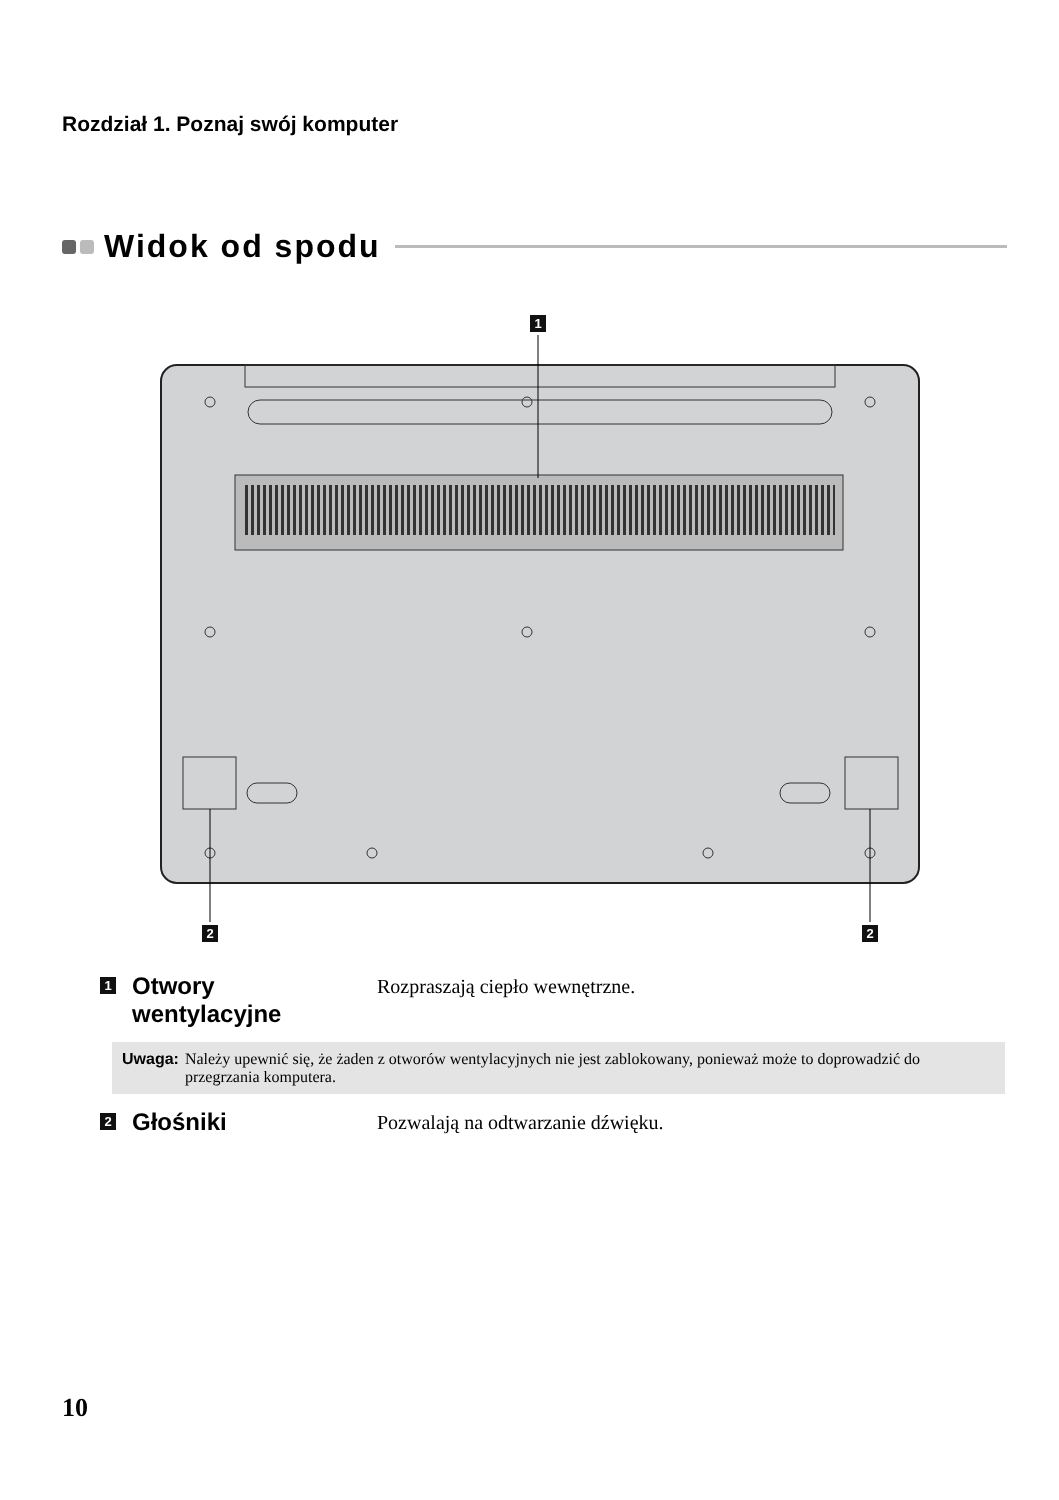Rozdział 1. Poznaj swój komputer
Widok od spodu
1
2
2
1
Otwory
wentylacyjne
Rozpraszają ciepło wewnętrzne.
Uwaga: Należy upewnić się, że żaden z otworów wentylacyjnych nie jest zablokowany, ponieważ może to doprowadzić do przegrzania komputera.
2
Głośniki
Pozwalają na odtwarzanie dźwięku.
10